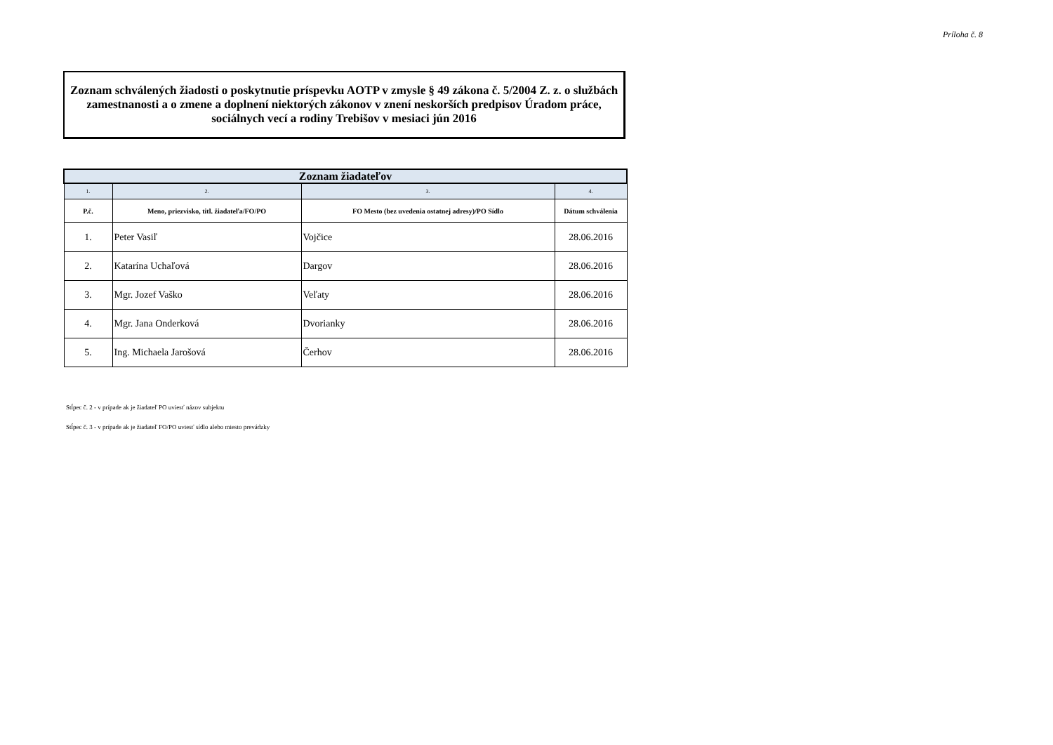Príloha č. 8
Zoznam schválených žiadosti o poskytnutie príspevku AOTP v zmysle § 49 zákona č. 5/2004 Z. z. o službách zamestnanosti a o zmene a doplnení niektorých zákonov v znení neskorších predpisov Úradom práce, sociálnych vecí a rodiny Trebišov v mesiaci jún 2016
| Zoznam žiadateľov | | | |
| --- | --- | --- | --- |
| 1. | 2. | 3. | 4. |
| P.č. | Meno, priezvisko, titl. žiadateľa/FO/PO | FO Mesto (bez uvedenia ostatnej adresy)/PO Sídlo | Dátum schválenia |
| 1. | Peter Vasiľ | Vojčice | 28.06.2016 |
| 2. | Katarína Uchaľová | Dargov | 28.06.2016 |
| 3. | Mgr. Jozef Vaško | Veľaty | 28.06.2016 |
| 4. | Mgr. Jana Onderková | Dvorianky | 28.06.2016 |
| 5. | Ing. Michaela Jarošová | Čerhov | 28.06.2016 |
Stĺpec č. 2 - v prípade ak je žiadateľ PO uviesť názov subjektu
Stĺpec č. 3 - v prípade ak je žiadateľ FO/PO uviesť sídlo alebo miesto prevádzky